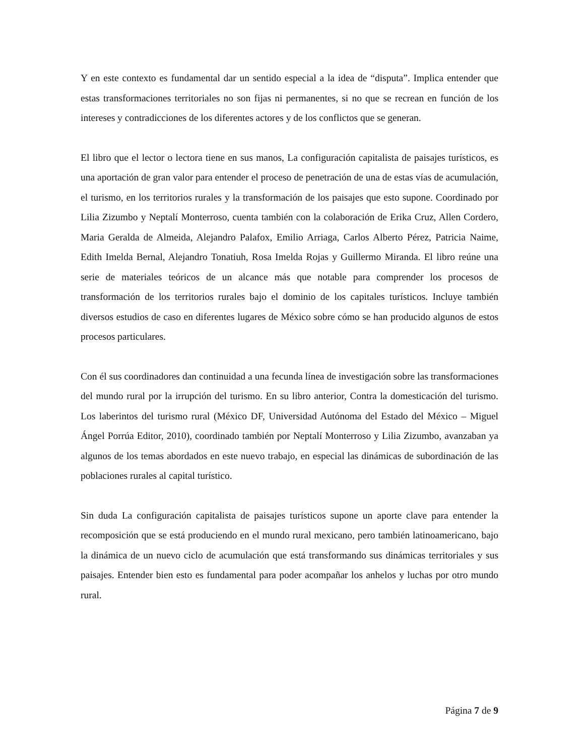Y en este contexto es fundamental dar un sentido especial a la idea de “disputa”. Implica entender que estas transformaciones territoriales no son fijas ni permanentes, si no que se recrean en función de los intereses y contradicciones de los diferentes actores y de los conflictos que se generan.
El libro que el lector o lectora tiene en sus manos, La configuración capitalista de paisajes turísticos, es una aportación de gran valor para entender el proceso de penetración de una de estas vías de acumulación, el turismo, en los territorios rurales y la transformación de los paisajes que esto supone. Coordinado por Lilia Zizumbo y Neptalí Monterroso, cuenta también con la colaboración de Erika Cruz, Allen Cordero, Maria Geralda de Almeida, Alejandro Palafox, Emilio Arriaga, Carlos Alberto Pérez, Patricia Naime, Edith Imelda Bernal, Alejandro Tonatiuh, Rosa Imelda Rojas y Guillermo Miranda. El libro reúne una serie de materiales teóricos de un alcance más que notable para comprender los procesos de transformación de los territorios rurales bajo el dominio de los capitales turísticos. Incluye también diversos estudios de caso en diferentes lugares de México sobre cómo se han producido algunos de estos procesos particulares.
Con él sus coordinadores dan continuidad a una fecunda línea de investigación sobre las transformaciones del mundo rural por la irrupción del turismo. En su libro anterior, Contra la domesticación del turismo. Los laberintos del turismo rural (México DF, Universidad Autónoma del Estado del México – Miguel Ángel Porrúa Editor, 2010), coordinado también por Neptalí Monterroso y Lilia Zizumbo, avanzaban ya algunos de los temas abordados en este nuevo trabajo, en especial las dinámicas de subordinación de las poblaciones rurales al capital turístico.
Sin duda La configuración capitalista de paisajes turísticos supone un aporte clave para entender la recomposición que se está produciendo en el mundo rural mexicano, pero también latinoamericano, bajo la dinámica de un nuevo ciclo de acumulación que está transformando sus dinámicas territoriales y sus paisajes. Entender bien esto es fundamental para poder acompañar los anhelos y luchas por otro mundo rural.
Página 7 de 9